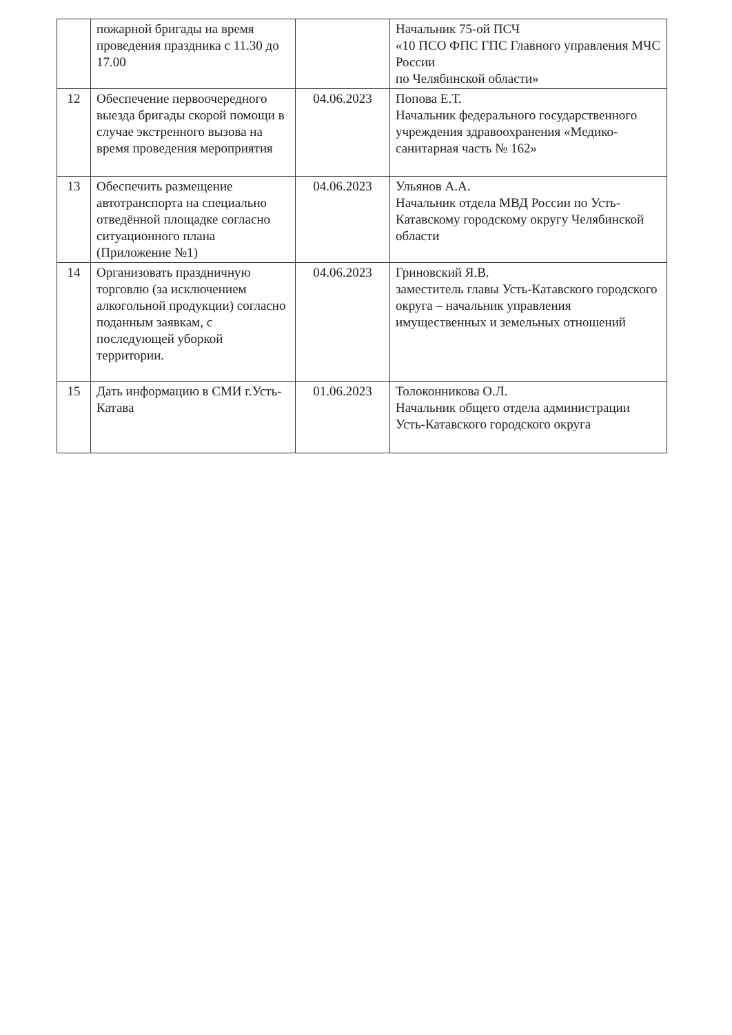| | пожарной бригады на время проведения праздника с 11.30 до 17.00 | | Начальник 75-ой ПСЧ «10 ПСО ФПС ГПС Главного управления МЧС России по Челябинской области» |
| 12 | Обеспечение первоочередного выезда бригады скорой помощи в случае экстренного вызова на время проведения мероприятия | 04.06.2023 | Попова Е.Т. Начальник федерального государственного учреждения здравоохранения «Медико-санитарная часть № 162» |
| 13 | Обеспечить размещение автотранспорта на специально отведённой площадке согласно ситуационного плана (Приложение №1) | 04.06.2023 | Ульянов А.А. Начальник отдела МВД России по Усть-Катавскому городскому округу Челябинской области |
| 14 | Организовать праздничную торговлю (за исключением алкогольной продукции) согласно поданным заявкам, с последующей уборкой территории. | 04.06.2023 | Гриновский Я.В. заместитель главы Усть-Катавского городского округа – начальник управления имущественных и земельных отношений |
| 15 | Дать информацию в СМИ г.Усть-Катава | 01.06.2023 | Толоконникова О.Л. Начальник общего отдела администрации Усть-Катавского городского округа |